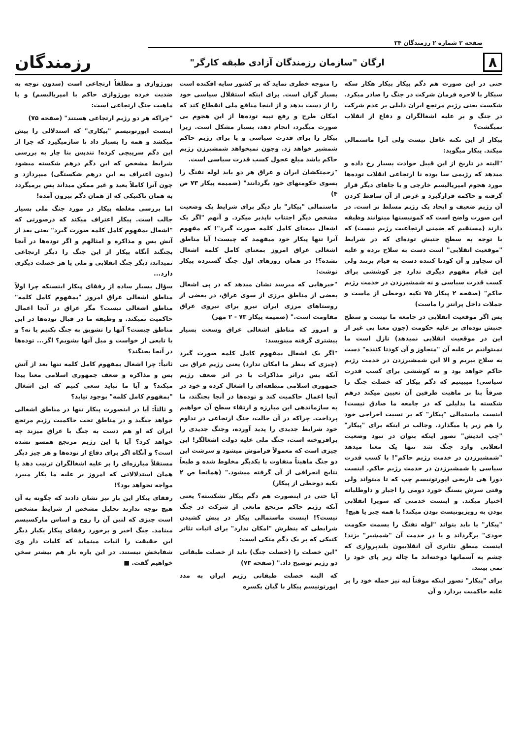صفحه ۲ شماره ۲ رزمندگان ۳۴
۸
ارگان "سازمان رزمندگان آزادی طبقه کارگر"
رزمندگان
حتی در این صورت هم دگم پیکار بیکار هکار سکه سیکار با لاحره فرمان شرکت در جنگ را صادر میکرد. شکست یعنی رژیم مرتجع ایران دلیلی بر عدم شرکت در جنگ و بر علیه اشغالگران و دفاع از انقلاب نمیگشت؟
پیکار از این نکته غافل نیست ولی آنرا ماستمالی میکند. پیکار میگوید:
"البته در تاریخ از این قبیل حوادث بسیار رخ داده و میدهد که رژیمی سا بوده نا ارتجاعی انقلاب توده‌ها مورد هجوم امپریالیسم خارجی و یا جاهای دیگر قرار گرفته و حاکمه قرارگیرد و غرض از آن ساقط کردن آن رژیم ضعیف و ایجاد یک رژیم مسلط تر است. در این صورت واضح است که کمونیستها میتوانند وظیفه دارند (مستقیم که ضمنی ارتجاعیت رژیم نیست) که با توجه به سطح جنبش توده‌ای که در شرایط "موقعیت انقلابی" است دست به سلاح برده و علیه آن سچاوز و آن کودتا کننده دست به قیام بزنند ولی این قیام مفهوم دیگری ندارد جز کوششی برای کسب قدرت سیاسی و نه شمشیرزدن در خدمت رژیم حاکم" (صفحه ۲ پیکار ۷۵ تکیه دوخطی از ماست و جملات داخل پرانتز را ماست)
پس اگر موقعیت انقلابی در جامعه ما نیست و سطح جنبش توده‌ای بر علیه حکومت (چون معنا یی غیر از این در موقعیت انقلابی نمیدهد) نازل است ما نمیتوانیم بر علیه آن "متجاوز و آن کودتا کننده" دست به سلاح ببریم و الا این شمشیرزدن در خدمت رژیم حاکم خواهد بود و نه کوششی برای کسب قدرت سیاسی! میبینیم که دگم پیکار که خصلت جنگ را صرفاً بنا بر ماهیت طرفین آن تعیین میکند درهم شکسته ما بدلیلی که در جامعه ما صادق نیست! اینست ماستمالی "پیکار" که بر نسبت اخراجی خود را هم زیر پا میگذارد. وجالب تر اینکه برای "پیکار" "چپ اندیش" تصور اینکه بتوان در نبود وضعیت انقلابی وارد جنگ شد تنها یک معنا میدهد "شمشیرزدن در خدمت رژیم حاکم"! با کسب قدرت سیاسی با شمشیرزدن در خدمت رژیم حاکم. اینست دورا هی تاریخی اپورتونیسم چپ که تا میتواند ولی وقتی سرش بسنگ خورد دومی را اجبار و داوطلبانه اختیار میکند. و اینست خدمتی که سوپرا انقلابی بودن به رویزیونیست بودن میکند! با همه چیز یا هیچ!
"پیکار" یا باید بتواند "لوله تفنگ را بسمت حکومت خودی" برگرداند و یا در خدمت آن "شمشیر" بزند! اینست منطق تئاتری آن انقلابیون بلندپروازی که چشم به آسمانها دوخته‌اند ما چاله زیر پای خود را نمی بینند.
برای "پیکار" تصور اینکه موقتاً لبه تیز حمله خود را بر علیه حاکمیت بردارد و آن
را متوجه خطری نماید که بر کشور سایه افکنده است بسیار گران است. برای اینکه استقلال سیاسی خود را از دست بدهد و از اینجا منافع ملی انقطاع کند که امکان طرح و رفع تبیه توده‌ها از این هجوم بی صورت میگیرد، انجام دهد، بسیار مشکل است. زیرا پیکار را برای قدرت سیاسی و یا برای رژیم حاکم شمشیر خواهد زد. وچون نمیخواهد شمشیرزن رژیم حاکم باشد مبلغ عجول کسب قدرت سیاسی است.
"زحمتکشان ایران و عراق هر دو باید لوله تفنگ را بسوی حکومتهای خود بگردانند" (ضمیمه پیکار ۷۳ ص ۴)
ماستمالی "پیکار" بار دیگر برای شرایط یک وضعیت مشخص دیگر اجتناب ناپذیر میکرد. و آنهم "اگر یک اشغال بمعنای کامل کلمه صورت گیرد"! که مفهوم آنرا تنها پیکار خود میفهمد که چیست! آیا مناطق اشغالی عراق امروز بمعنای کامل کلمه اشغال نشده؟! در همان روزهای اول جنگ گسترده پیکار نوشت:
"خبرهایی که میرسد نشان میدهد که در پی اشغال بعضی از مناطق مرزی از سوی عراق، در بعضی از روستاهای مرزی ایران نیرو برای نیروی عراق مقاومت است." (ضمیمه پیکار ۷۳ - ۲ مهر)
و امروز که مناطق اشغالی عراق وسعت بسیار بیشتری گرفته مینویسد:
"اگر یک اشغال بمفهوم کامل کلمه صورت گیرد (چیزی که بنظر ما امکان ندارد) یعنی رژیم عراق بی آنکه بس دراثر مذاکرات یا در اثر ضعف رژیم جمهوری اسلامی منطقه‌ای را اشغال کرده و خود در آنجا اعمال حاکمیت کند و توده‌ها در آنجا بجنگند، ما به سازماندهی این مبارزه و ارتقاء سطح آن خواهیم پرداخت. چراکه در آن حالت، جنگ ارتجاعی در تداوم خود شرایط جدیدی را پدید آورده، وجنگ جدیدی را برافروخته است، جنگ ملی علیه دولت اشغالگر! این چیزی است که معمولاً فراموش میشود و سرشت این دو جنگ ماهیتاً متفاوت با یکدیگر مخلوط شده و طبعاً نتایج انحرافی از آن گرفته میشود." (همانجا ص ۲ تکیه دوخطی از پیکار)
آیا حتی در اینصورت هم دگم پیکار نشکسته؟ یعنی آنکه رژیم حاکم مرتجع مانعی از شرکت در جنگ نیست؟! اینست ماستمالی پیکار در پیش کشیدن شرایطی که بنظرش "امکان ندارد" برای اثبات تئاتر کتیکی که بر یک دگم متکی است:
"این خصلت را (خصلت جنگ) باید از خصلت طبقاتی دو رژیم توضیح داد." (صفحه ۷۳)
که البته خصلت طبقاتی رژیم ایران به مدد اپورتونیسم پیکار با گیان یکسره
بورژوازی و مطلقاً ارتجاعی است (سدون توجه به ضدیت خرده بورژوازی حاکم با امپریالیسم) و با ماهیت جنگ ارتجاعی است:
"چراکه هر دو رژیم ارتجاعی هستند" (صفحه ۷۵)
اینست اپورتونیسم "پیکاری" که استدلالی را پیش میکشد و همه را بسیار داد نا سازمیگیرد که چرا از این دگم سرپیچی کرده! تندپس بنا چار به بررسی شرایط مشخص که این دگم درهم شکسته میشود (بدون اعتراف به این درهم شکستگی) میپردازد و چون آنرا کاملاً بعید و غیر ممکن میداند پس برمیگردد به همان تاکتیکی که از همان دگم بیرون آمده!
اما بررسی مغلطه پیکار در مورد جنگ ملی بسیار جالب است. پیکار اعتراف میکند که درصورتی که "اشغال بمفهوم کامل کلمه صورت گیرد" یعنی بعد از آتش بس و مذاکره و امثالهم و اگر توده‌ها در آنجا بجنگند آنگاه پیکار از این جنگ را دیگر ارتجاعی نمیداند، دیگر جنگ انقلابی و ملی یا هر خصلت دیگری دارد...
سؤال بسیار ساده از رفقای پیکار اینستکه چرا اولاً مناطق اشغالی عراق امروز "بمفهوم کامل کلمه" مناطق اشغالی نیست؟ مگر عراق در آنجا اعمال حاکمیت نمیکند. و وظیفه ما در قبال توده‌ها در این مناطق چیست؟ آنها را تشویق به جنگ بکنیم یا نه؟ و یا تابعی از خواست و میل آنها بشویم؟ اگر... توده‌ها در آنجا بجنگند؟
ثانیاً: چرا اشغال بمفهوم کامل کلمه تنها بعد از آتش بس و مذاکره و ضعف جمهوری اسلامی معنا پیدا میکند؟ و آیا ما نباید سعی کنیم که این اشغال "بمفهوم کامل کلمه" بوجود نیاید؟
و ثالثاً: آیا در اینصورت پیکار تنها در مناطق اشغالی خواهد جنگید و در مناطق تحت حاکمیت رژیم مرتجع ایران که او هم دست به جنگ با عراق میزند چه خواهد کرد؟ آیا با این رژیم مرتجع همسو نشده است؟ و آنگاه اگر برای دفاع از توده‌ها و هر چیز دیگر مستقلاً مبارزه‌ای را بر علیه اشغالگران ترتیب دهد با همان استدلالاتی که امروز بر علیه ما بکار میبرد مواجه نخواهد بود؟!
رفقای پیکار این بار نیز نشان دادند که چگونه به آن هیچ توجه ندارند تحلیل مشخص از شرایط مشخص است چیزی که لنین آن را روح و اساس مارکسیسم مینامد. جنگ اخیر و برخورد رفقای پیکار یکبار دیگر این حقیقت را اثبات مینماید که کلیات دار وی شفابخش نیستند. در این باره باز هم بیشتر سخن خواهیم گفت. ■